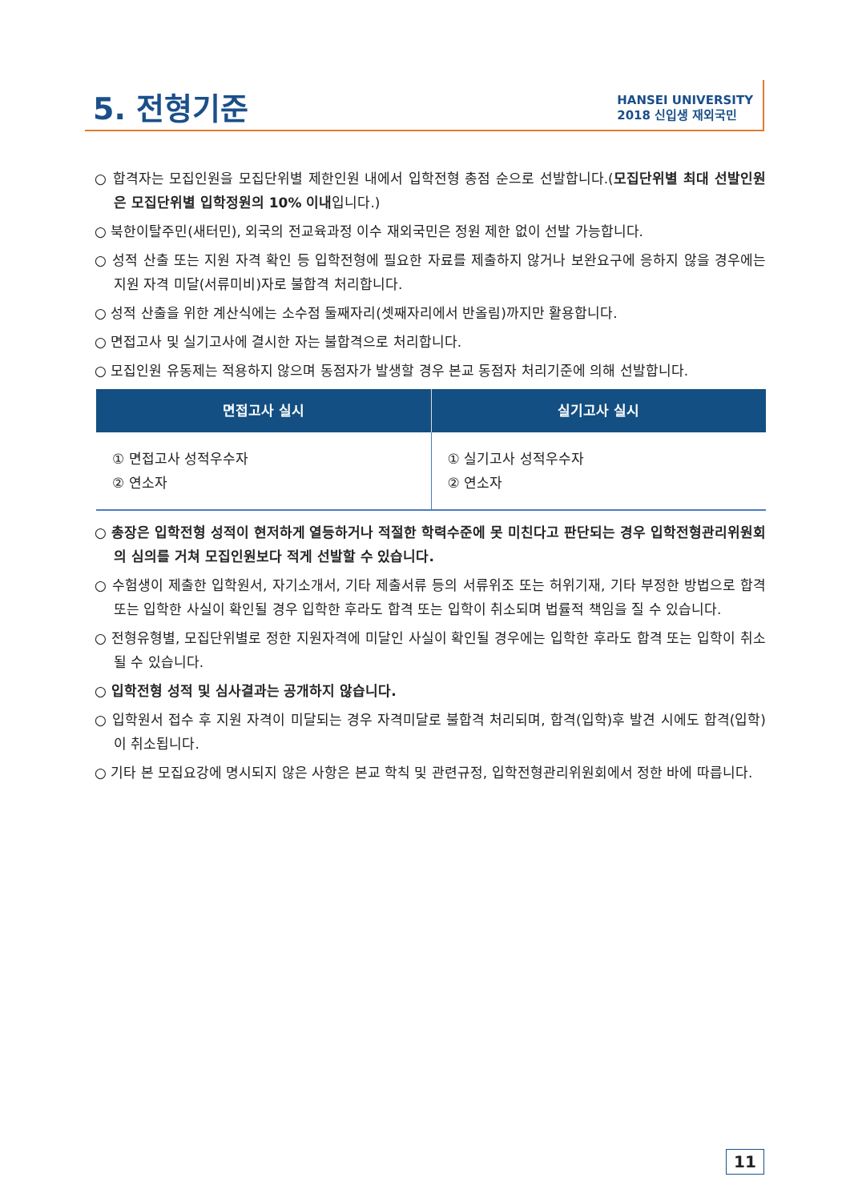5. 전형기준
HANSEI UNIVERSITY
2018 신입생 재외국민
○ 합격자는 모집인원을 모집단위별 제한인원 내에서 입학전형 총점 순으로 선발합니다.(모집단위별 최대 선발인원은 모집단위별 입학정원의 10% 이내입니다.)
○ 북한이탈주민(새터민), 외국의 전교육과정 이수 재외국민은 정원 제한 없이 선발 가능합니다.
○ 성적 산출 또는 지원 자격 확인 등 입학전형에 필요한 자료를 제출하지 않거나 보완요구에 응하지 않을 경우에는 지원 자격 미달(서류미비)자로 불합격 처리합니다.
○ 성적 산출을 위한 계산식에는 소수점 둘째자리(셋째자리에서 반올림)까지만 활용합니다.
○ 면접고사 및 실기고사에 결시한 자는 불합격으로 처리합니다.
○ 모집인원 유동제는 적용하지 않으며 동점자가 발생할 경우 본교 동점자 처리기준에 의해 선발합니다.
| 면접고사 실시 | 실기고사 실시 |
| --- | --- |
| ① 면접고사 성적우수자 ② 연소자 | ① 실기고사 성적우수자 ② 연소자 |
○ 총장은 입학전형 성적이 현저하게 열등하거나 적절한 학력수준에 못 미친다고 판단되는 경우 입학전형관리위원회의 심의를 거쳐 모집인원보다 적게 선발할 수 있습니다.
○ 수험생이 제출한 입학원서, 자기소개서, 기타 제출서류 등의 서류위조 또는 허위기재, 기타 부정한 방법으로 합격 또는 입학한 사실이 확인될 경우 입학한 후라도 합격 또는 입학이 취소되며 법률적 책임을 질 수 있습니다.
○ 전형유형별, 모집단위별로 정한 지원자격에 미달인 사실이 확인될 경우에는 입학한 후라도 합격 또는 입학이 취소될 수 있습니다.
○ 입학전형 성적 및 심사결과는 공개하지 않습니다.
○ 입학원서 접수 후 지원 자격이 미달되는 경우 자격미달로 불합격 처리되며, 합격(입학)후 발견 시에도 합격(입학)이 취소됩니다.
○ 기타 본 모집요강에 명시되지 않은 사항은 본교 학칙 및 관련규정, 입학전형관리위원회에서 정한 바에 따릅니다.
11